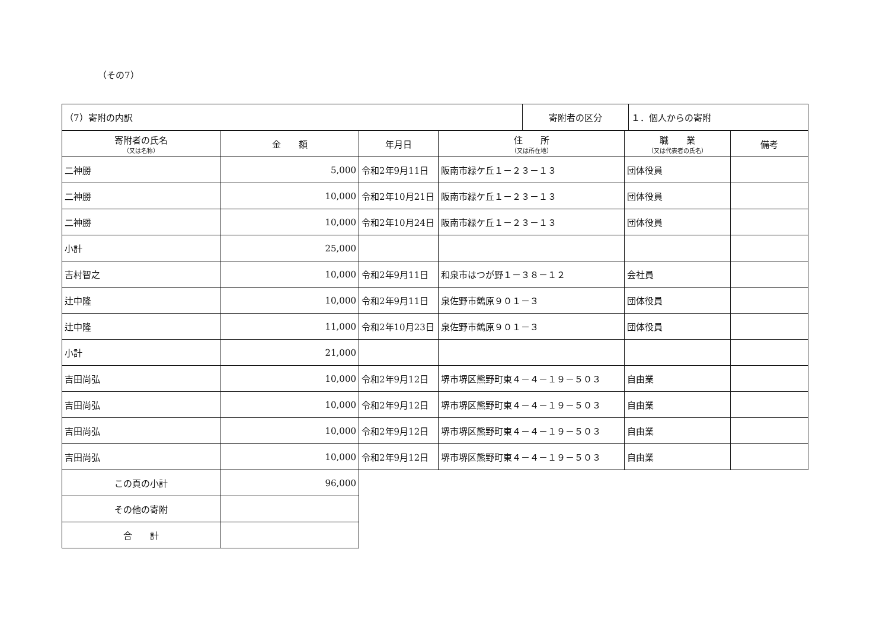（その7）
| （7）寄附の内訳 | 寄附者の区分 | １．個人からの寄附 |
| 寄附者の氏名 （又は名称） | 金 額 | 年月日 | 住 所 （又は所在地） | 職 業 （又は代表者の氏名） | 備考 |
| --- | --- | --- | --- | --- | --- |
| 二神勝 | 5,000 | 令和2年9月11日 | 阪南市緑ケ丘１－２３－１３ | 団体役員 | |
| 二神勝 | 10,000 | 令和2年10月21日 | 阪南市緑ケ丘１－２３－１３ | 団体役員 | |
| 二神勝 | 10,000 | 令和2年10月24日 | 阪南市緑ケ丘１－２３－１３ | 団体役員 | |
| 小計 | 25,000 | | | | |
| 吉村智之 | 10,000 | 令和2年9月11日 | 和泉市はつが野１－３８－１２ | 会社員 | |
| 辻中隆 | 10,000 | 令和2年9月11日 | 泉佐野市鶴原９０１－３ | 団体役員 | |
| 辻中隆 | 11,000 | 令和2年10月23日 | 泉佐野市鶴原９０１－３ | 団体役員 | |
| 小計 | 21,000 | | | | |
| 吉田尚弘 | 10,000 | 令和2年9月12日 | 堺市堺区熊野町東４－４－１９－５０３ | 自由業 | |
| 吉田尚弘 | 10,000 | 令和2年9月12日 | 堺市堺区熊野町東４－４－１９－５０３ | 自由業 | |
| 吉田尚弘 | 10,000 | 令和2年9月12日 | 堺市堺区熊野町東４－４－１９－５０３ | 自由業 | |
| 吉田尚弘 | 10,000 | 令和2年9月12日 | 堺市堺区熊野町東４－４－１９－５０３ | 自由業 | |
| この頁の小計 | 96,000 | | | | |
| その他の寄附 | | | | | |
| 合 計 | | | | | |